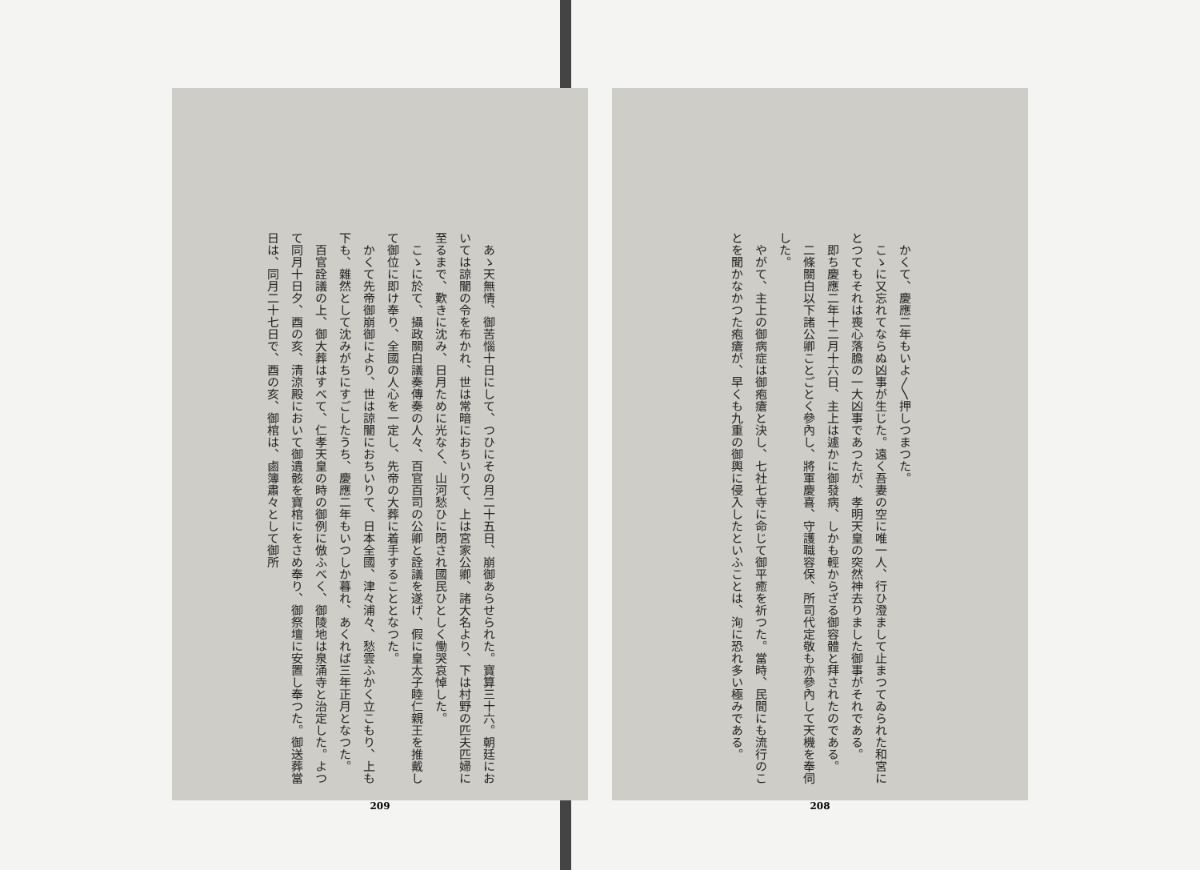かくて、慶應二年もいよ〳〵押しつまつた。
　こゝに又忘れてならぬ凶事が生じた。遠く吾妻の空に唯一人、行ひ澄まして止まつてゐられた和宮にとつてもそれは喪心落膽の一大凶事であつたが、孝明天皇の突然神去りました御事がそれである。
　即ち慶應二年十二月十六日、主上は遽かに御發病、しかも輕からざる御容體と拜されたのである。
　二條關白以下諸公卿ことごとく參內し、將軍慶喜、守護職容保、所司代定敬も亦參內して天機を奉伺した。
　やがて、主上の御病症は御疱瘡と決し、七社七寺に命じて御平癒を祈つた。當時、民間にも流行のことを聞かなかつた疱瘡が、早くも九重の御輿に侵入したといふことは、洵に恐れ多い極みである。
208
　あゝ天無情、御苦惱十日にして、つひにその月二十五日、崩御あらせられた。寶算三十六。朝廷においては諒闇の令を布かれ、世は常暗におちいりて、上は宮家公卿、諸大名より、下は村野の匹夫匹婦に至るまで、歎きに沈み、日月ために光なく、山河愁ひに閉され國民ひとしく慟哭哀悼した。
　こゝに於て、攝政關白議奏傳奏の人々、百官百司の公卿と詮議を遂げ、假に皇太子睦仁親王を推戴して御位に即け奉り、全國の人心を一定し、先帝の大葬に着手することとなつた。
　かくて先帝御崩御により、世は諒闇におちいりて、日本全國、津々浦々、愁雲ふかく立こもり、上も下も、雜然として沈みがちにすごしたうち、慶應二年もいつしか暮れ、あくれば三年正月となつた。
　百官詮議の上、御大葬はすべて、仁孝天皇の時の御例に倣ふべく、御陵地は泉涌寺と治定した。よつて同月十日夕、酉の亥、清涼殿において御遺骸を寶棺にをさめ奉り、御祭壇に安置し奉つた。御送葬當日は、同月二十七日で、酉の亥、御棺は、鹵簿肅々として御所
209